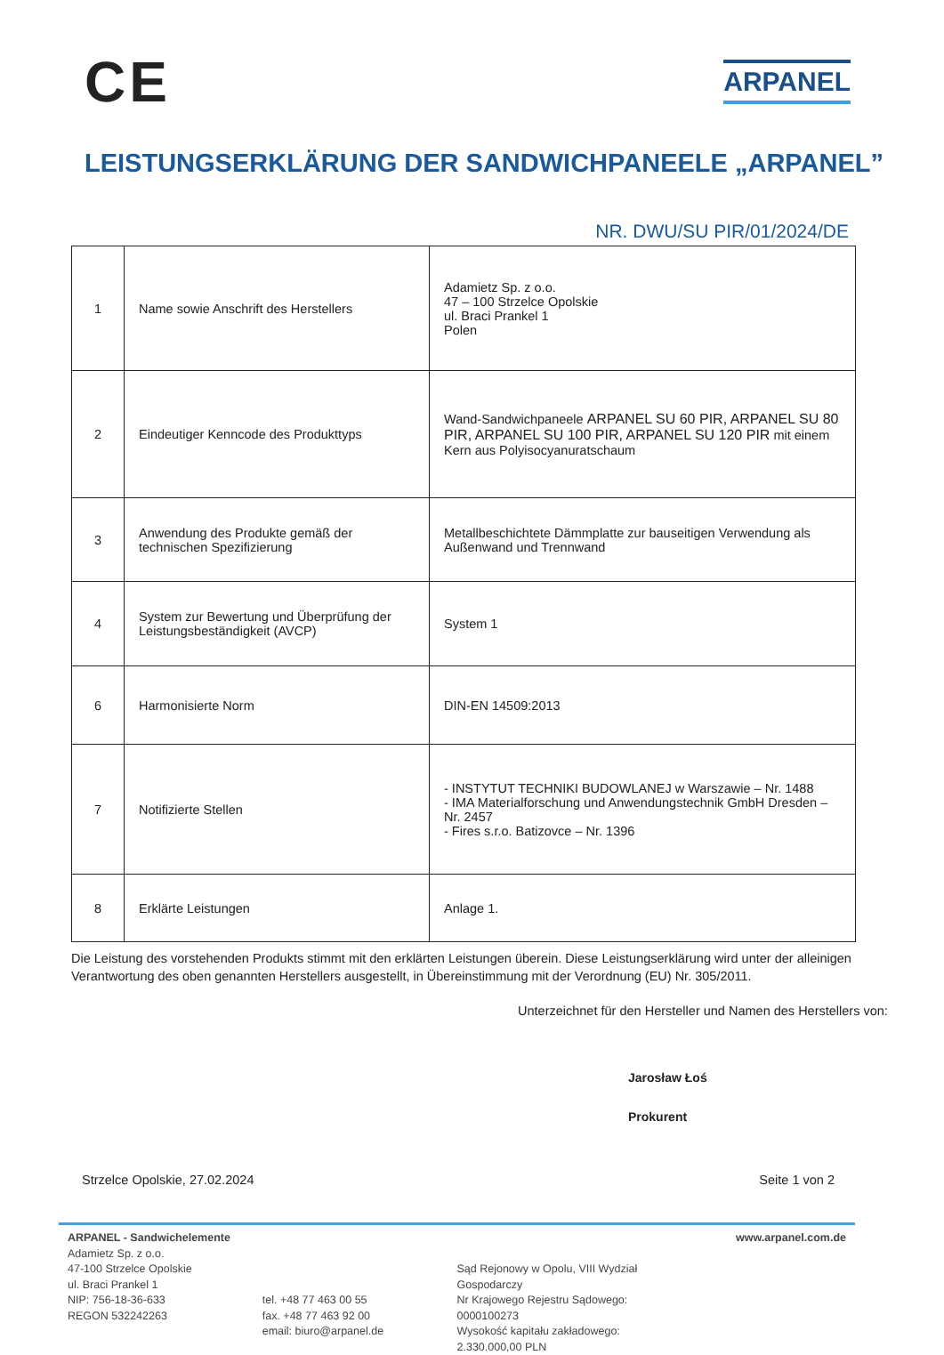CE
ARPANEL
LEISTUNGSERKLÄRUNG DER SANDWICHPANEELE „ARPANEL”
NR. DWU/SU PIR/01/2024/DE
| 1 | Name sowie Anschrift des Herstellers | Adamietz Sp. z o.o. 47 – 100 Strzelce Opolskie ul. Braci Prankel 1 Polen |
| 2 | Eindeutiger Kenncode des Produkttyps | Wand-Sandwichpaneele ARPANEL SU 60 PIR, ARPANEL SU 80 PIR, ARPANEL SU 100 PIR, ARPANEL SU 120 PIR mit einem Kern aus Polyisocyanuratschaum |
| 3 | Anwendung des Produkte gemäß der technischen Spezifizierung | Metallbeschichtete Dämmplatte zur bauseitigen Verwendung als Außenwand und Trennwand |
| 4 | System zur Bewertung und Überprüfung der Leistungsbeständigkeit (AVCP) | System 1 |
| 6 | Harmonisierte Norm | DIN-EN 14509:2013 |
| 7 | Notifizierte Stellen | - INSTYTUT TECHNIKI BUDOWLANEJ w Warszawie – Nr. 1488 - IMA Materialforschung und Anwendungstechnik GmbH Dresden – Nr. 2457 - Fires s.r.o. Batizovce – Nr. 1396 |
| 8 | Erklärte Leistungen | Anlage 1. |
Die Leistung des vorstehenden Produkts stimmt mit den erklärten Leistungen überein. Diese Leistungserklärung wird unter der alleinigen Verantwortung des oben genannten Herstellers ausgestellt, in Übereinstimmung mit der Verordnung (EU) Nr. 305/2011.
Unterzeichnet für den Hersteller und Namen des Herstellers von:
Jarosław Łoś
Prokurent
Strzelce Opolskie, 27.02.2024 Seite 1 von 2
ARPANEL - Sandwichelemente
Adamietz Sp. z o.o.
47-100 Strzelce Opolskie
ul. Braci Prankel 1
NIP: 756-18-36-633
REGON 532242263
tel. +48 77 463 00 55
fax. +48 77 463 92 00
email: biuro@arpanel.de
Sąd Rejonowy w Opolu, VIII Wydział Gospodarczy
Nr Krajowego Rejestru Sądowego: 0000100273
Wysokość kapitału zakładowego: 2.330.000,00 PLN
www.arpanel.com.de